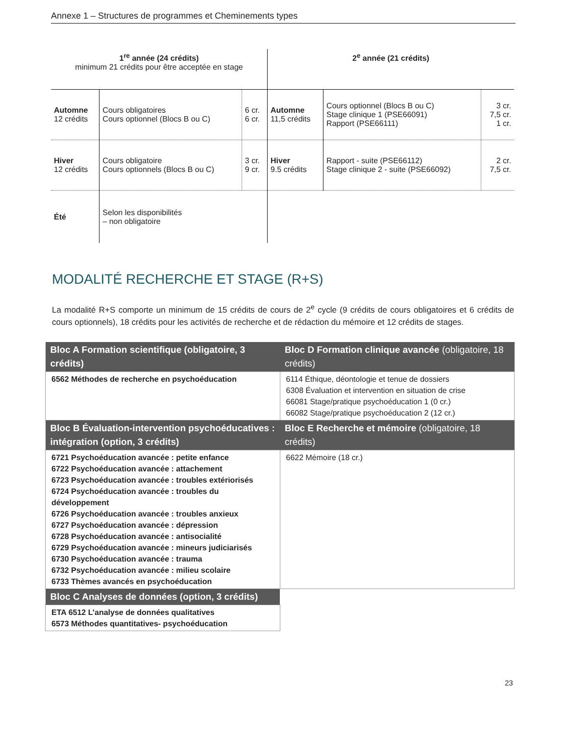Annexe 1 – Structures de programmes et Cheminements types
| 1<sup>re</sup> année (24 crédits) minimum 21 crédits pour être acceptée en stage | | | 2<sup>e</sup> année (21 crédits) | | |
| Automne 12 crédits | Cours obligatoires Cours optionnel (Blocs B ou C) | 6 cr. 6 cr. | Automne 11,5 crédits | Cours optionnel (Blocs B ou C) Stage clinique 1 (PSE66091) Rapport (PSE66111) | 3 cr. 7,5 cr. 1 cr. |
| Hiver 12 crédits | Cours obligatoire Cours optionnels (Blocs B ou C) | 3 cr. 9 cr. | Hiver 9.5 crédits | Rapport - suite (PSE66112) Stage clinique 2 - suite (PSE66092) | 2 cr. 7,5 cr. |
| Été | Selon les disponibilités – non obligatoire | | | | |
MODALITÉ RECHERCHE ET STAGE (R+S)
La modalité R+S comporte un minimum de 15 crédits de cours de 2<sup>e</sup> cycle (9 crédits de cours obligatoires et 6 crédits de cours optionnels), 18 crédits pour les activités de recherche et de rédaction du mémoire et 12 crédits de stages.
| Bloc A Formation scientifique (obligatoire, 3 crédits) | Bloc D Formation clinique avancée (obligatoire, 18 crédits) |
| --- | --- |
| 6562 Méthodes de recherche en psychoéducation | 6114 Éthique, déontologie et tenue de dossiers 6308 Évaluation et intervention en situation de crise 66081 Stage/pratique psychoéducation 1 (0 cr.) 66082 Stage/pratique psychoéducation 2 (12 cr.) |
| Bloc B Évaluation-intervention psychoéducatives : intégration (option, 3 crédits) | Bloc E Recherche et mémoire (obligatoire, 18 crédits) |
| 6721 Psychoéducation avancée : petite enfance 6722 Psychoéducation avancée : attachement 6723 Psychoéducation avancée : troubles extériorisés 6724 Psychoéducation avancée : troubles du développement 6726 Psychoéducation avancée : troubles anxieux 6727 Psychoéducation avancée : dépression 6728 Psychoéducation avancée : antisocialité 6729 Psychoéducation avancée : mineurs judiciarisés 6730 Psychoéducation avancée : trauma 6732 Psychoéducation avancée : milieu scolaire 6733 Thèmes avancés en psychoéducation | 6622 Mémoire (18 cr.) |
| Bloc C Analyses de données (option, 3 crédits) | |
| ETA 6512 L’analyse de données qualitatives 6573 Méthodes quantitatives- psychoéducation | |
23